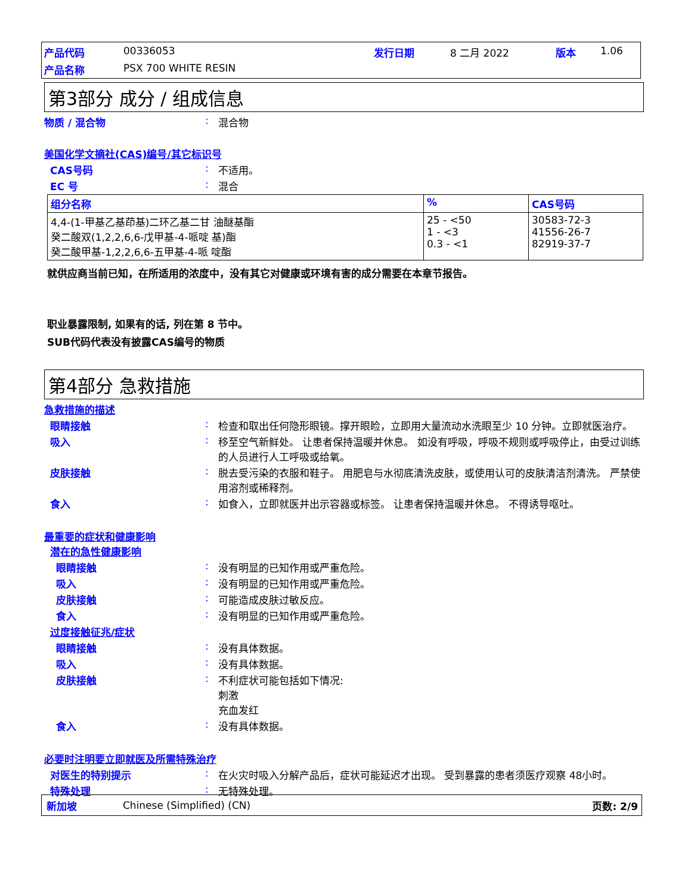产品代码 00336053 发行日期 8 二月 2022 版本 1.06
产品名称 PSX 700 WHITE RESIN
第3部分 成分 / 组成信息
物质 / 混合物: 混合物
美国化学文摘社(CAS)编号/其它标识号
CAS号码: 不适用。
EC 号: 混合
| 组分名称 | % | CAS号码 |
| --- | --- | --- |
| 4,4-(1-甲基乙基茚基)二环乙基二甘 油醚基酯 癸二酸双(1,2,2,6,6-戊甲基-4-哌啶 基)酯 癸二酸甲基-1,2,2,6,6-五甲基-4-哌 啶酯 | 25 - <50 1 - <3 0.3 - <1 | 30583-72-3 41556-26-7 82919-37-7 |
就供应商当前已知，在所适用的浓度中，没有其它对健康或环境有害的成分需要在本章节报告。
职业暴露限制, 如果有的话, 列在第 8 节中。
SUB代码代表没有披露CAS编号的物质
第4部分 急救措施
急救措施的描述
眼睛接触: 检查和取出任何隐形眼镜。撑开眼睑，立即用大量流动水洗眼至少 10 分钟。立即就医治疗。
吸入: 移至空气新鲜处。 让患者保持温暖并休息。 如没有呼吸，呼吸不规则或呼吸停止，由受过训练的人员进行人工呼吸或给氧。
皮肤接触: 脱去受污染的衣服和鞋子。 用肥皂与水彻底清洗皮肤，或使用认可的皮肤清洁剂清洗。 严禁使用溶剂或稀释剂。
食入: 如食入，立即就医并出示容器或标签。 让患者保持温暖并休息。 不得诱导呕吐。
最重要的症状和健康影响
潜在的急性健康影响
眼睛接触: 没有明显的已知作用或严重危险。
吸入: 没有明显的已知作用或严重危险。
皮肤接触: 可能造成皮肤过敏反应。
食入: 没有明显的已知作用或严重危险。
过度接触征兆/症状
眼睛接触: 没有具体数据。
吸入: 没有具体数据。
皮肤接触: 不利症状可能包括如下情况:
刺激
充血发红
食入: 没有具体数据。
必要时注明要立即就医及所需特殊治疗
对医生的特别提示: 在火灾时吸入分解产品后，症状可能延迟才出现。 受到暴露的患者须医疗观察 48小时。
特殊处理: 无特殊处理。
新加坡 Chinese (Simplified) (CN) 页数: 2/9